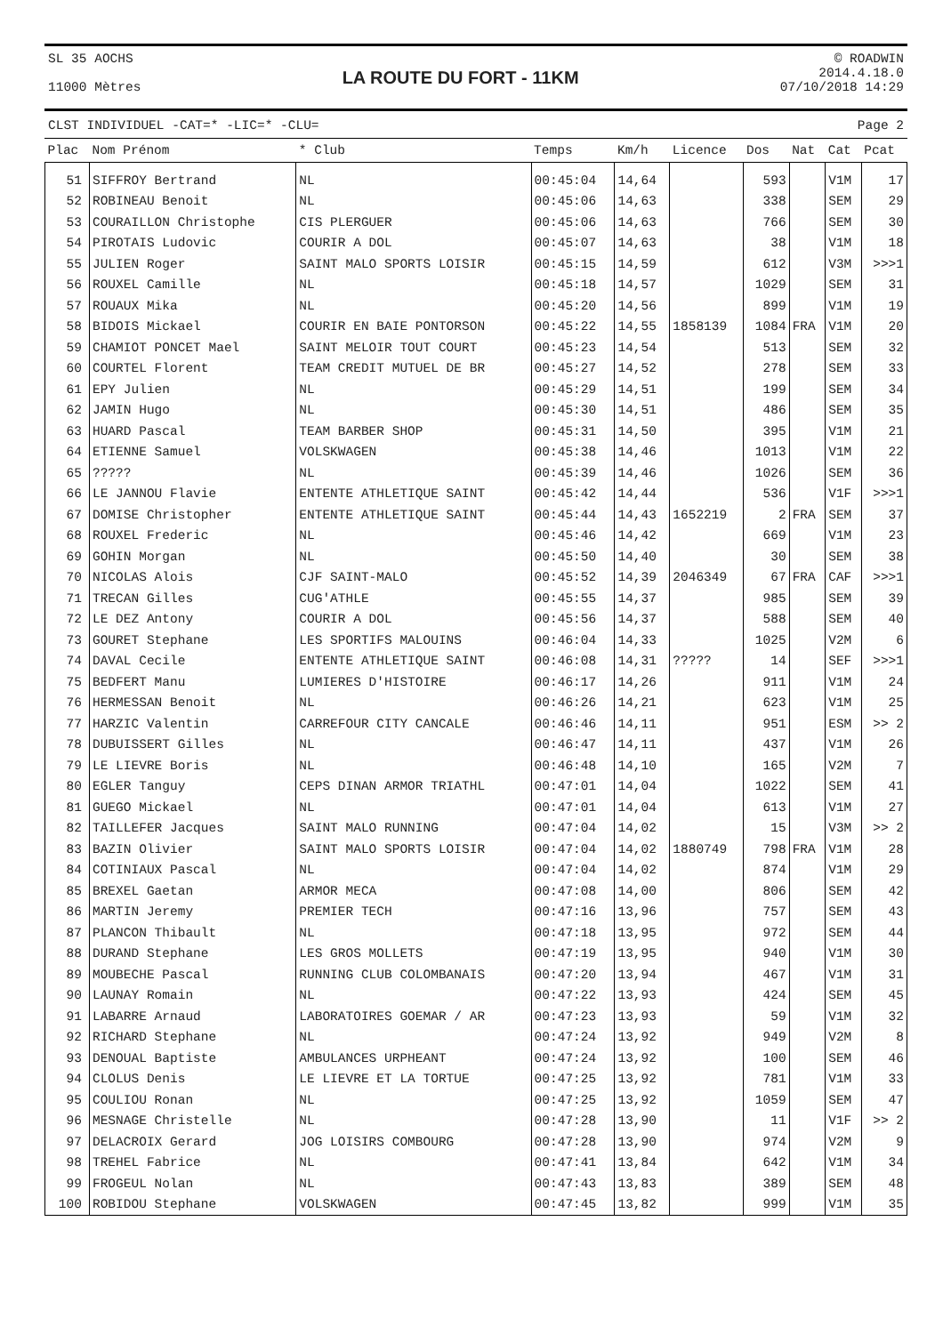SL 35 AOCHS
11000 Mètres
LA ROUTE DU FORT - 11KM
© ROADWIN
2014.4.18.0
07/10/2018 14:29
CLST INDIVIDUEL -CAT=* -LIC=* -CLU= Page 2
| Plac | Nom Prénom | * Club | Temps | Km/h | Licence | Dos | Nat | Cat | Pcat |
| --- | --- | --- | --- | --- | --- | --- | --- | --- | --- |
| 51 | SIFFROY Bertrand | NL | 00:45:04 | 14,64 | | 593 | | V1M | 17 |
| 52 | ROBINEAU Benoit | NL | 00:45:06 | 14,63 | | 338 | | SEM | 29 |
| 53 | COURAILLON Christophe | CIS PLERGUER | 00:45:06 | 14,63 | | 766 | | SEM | 30 |
| 54 | PIROTAIS Ludovic | COURIR A DOL | 00:45:07 | 14,63 | | 38 | | V1M | 18 |
| 55 | JULIEN Roger | SAINT MALO SPORTS LOISIR | 00:45:15 | 14,59 | | 612 | | V3M | >>>1 |
| 56 | ROUXEL Camille | NL | 00:45:18 | 14,57 | | 1029 | | SEM | 31 |
| 57 | ROUAUX Mika | NL | 00:45:20 | 14,56 | | 899 | | V1M | 19 |
| 58 | BIDOIS Mickael | COURIR EN BAIE PONTORSON | 00:45:22 | 14,55 | 1858139 | 1084 | FRA | V1M | 20 |
| 59 | CHAMIOT PONCET Mael | SAINT MELOIR TOUT COURT | 00:45:23 | 14,54 | | 513 | | SEM | 32 |
| 60 | COURTEL Florent | TEAM CREDIT MUTUEL DE BR | 00:45:27 | 14,52 | | 278 | | SEM | 33 |
| 61 | EPY Julien | NL | 00:45:29 | 14,51 | | 199 | | SEM | 34 |
| 62 | JAMIN Hugo | NL | 00:45:30 | 14,51 | | 486 | | SEM | 35 |
| 63 | HUARD Pascal | TEAM BARBER SHOP | 00:45:31 | 14,50 | | 395 | | V1M | 21 |
| 64 | ETIENNE Samuel | VOLSKWAGEN | 00:45:38 | 14,46 | | 1013 | | V1M | 22 |
| 65 | ????? | NL | 00:45:39 | 14,46 | | 1026 | | SEM | 36 |
| 66 | LE JANNOU Flavie | ENTENTE ATHLETIQUE SAINT | 00:45:42 | 14,44 | | 536 | | V1F | >>>1 |
| 67 | DOMISE Christopher | ENTENTE ATHLETIQUE SAINT | 00:45:44 | 14,43 | 1652219 | 2 | FRA | SEM | 37 |
| 68 | ROUXEL Frederic | NL | 00:45:46 | 14,42 | | 669 | | V1M | 23 |
| 69 | GOHIN Morgan | NL | 00:45:50 | 14,40 | | 30 | | SEM | 38 |
| 70 | NICOLAS Alois | CJF SAINT-MALO | 00:45:52 | 14,39 | 2046349 | 67 | FRA | CAF | >>>1 |
| 71 | TRECAN Gilles | CUG'ATHLE | 00:45:55 | 14,37 | | 985 | | SEM | 39 |
| 72 | LE DEZ Antony | COURIR A DOL | 00:45:56 | 14,37 | | 588 | | SEM | 40 |
| 73 | GOURET Stephane | LES SPORTIFS MALOUINS | 00:46:04 | 14,33 | | 1025 | | V2M | 6 |
| 74 | DAVAL Cecile | ENTENTE ATHLETIQUE SAINT | 00:46:08 | 14,31 | ????? | 14 | | SEF | >>>1 |
| 75 | BEDFERT Manu | LUMIERES D'HISTOIRE | 00:46:17 | 14,26 | | 911 | | V1M | 24 |
| 76 | HERMESSAN Benoit | NL | 00:46:26 | 14,21 | | 623 | | V1M | 25 |
| 77 | HARZIC Valentin | CARREFOUR CITY CANCALE | 00:46:46 | 14,11 | | 951 | | ESM | >> 2 |
| 78 | DUBUISSERT Gilles | NL | 00:46:47 | 14,11 | | 437 | | V1M | 26 |
| 79 | LE LIEVRE Boris | NL | 00:46:48 | 14,10 | | 165 | | V2M | 7 |
| 80 | EGLER Tanguy | CEPS DINAN ARMOR TRIATHL | 00:47:01 | 14,04 | | 1022 | | SEM | 41 |
| 81 | GUEGO Mickael | NL | 00:47:01 | 14,04 | | 613 | | V1M | 27 |
| 82 | TAILLEFER Jacques | SAINT MALO RUNNING | 00:47:04 | 14,02 | | 15 | | V3M | >> 2 |
| 83 | BAZIN Olivier | SAINT MALO SPORTS LOISIR | 00:47:04 | 14,02 | 1880749 | 798 | FRA | V1M | 28 |
| 84 | COTINIAUX Pascal | NL | 00:47:04 | 14,02 | | 874 | | V1M | 29 |
| 85 | BREXEL Gaetan | ARMOR MECA | 00:47:08 | 14,00 | | 806 | | SEM | 42 |
| 86 | MARTIN Jeremy | PREMIER TECH | 00:47:16 | 13,96 | | 757 | | SEM | 43 |
| 87 | PLANCON Thibault | NL | 00:47:18 | 13,95 | | 972 | | SEM | 44 |
| 88 | DURAND Stephane | LES GROS MOLLETS | 00:47:19 | 13,95 | | 940 | | V1M | 30 |
| 89 | MOUBECHE Pascal | RUNNING CLUB COLOMBANAIS | 00:47:20 | 13,94 | | 467 | | V1M | 31 |
| 90 | LAUNAY Romain | NL | 00:47:22 | 13,93 | | 424 | | SEM | 45 |
| 91 | LABARRE Arnaud | LABORATOIRES GOEMAR / AR | 00:47:23 | 13,93 | | 59 | | V1M | 32 |
| 92 | RICHARD Stephane | NL | 00:47:24 | 13,92 | | 949 | | V2M | 8 |
| 93 | DENOUAL Baptiste | AMBULANCES URPHEANT | 00:47:24 | 13,92 | | 100 | | SEM | 46 |
| 94 | CLOLUS Denis | LE LIEVRE ET LA TORTUE | 00:47:25 | 13,92 | | 781 | | V1M | 33 |
| 95 | COULIOU Ronan | NL | 00:47:25 | 13,92 | | 1059 | | SEM | 47 |
| 96 | MESNAGE Christelle | NL | 00:47:28 | 13,90 | | 11 | | V1F | >> 2 |
| 97 | DELACROIX Gerard | JOG LOISIRS COMBOURG | 00:47:28 | 13,90 | | 974 | | V2M | 9 |
| 98 | TREHEL Fabrice | NL | 00:47:41 | 13,84 | | 642 | | V1M | 34 |
| 99 | FROGEUL Nolan | NL | 00:47:43 | 13,83 | | 389 | | SEM | 48 |
| 100 | ROBIDOU Stephane | VOLSKWAGEN | 00:47:45 | 13,82 | | 999 | | V1M | 35 |